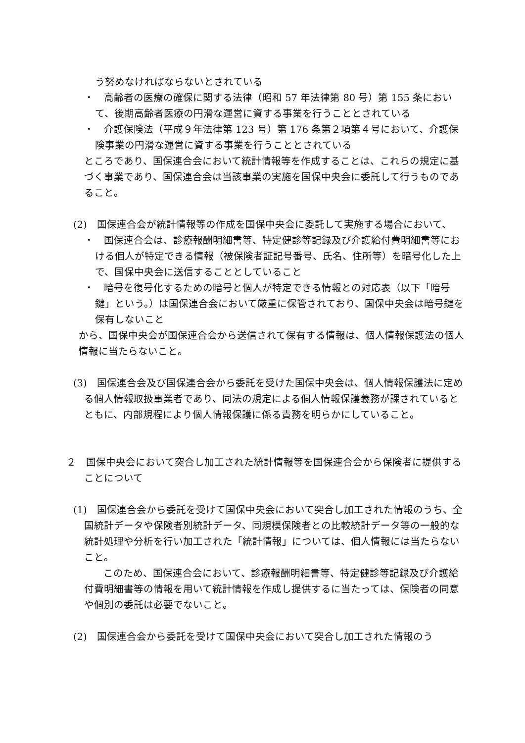う努めなければならないとされている
・　高齢者の医療の確保に関する法律（昭和 57 年法律第 80 号）第 155 条において、後期高齢者医療の円滑な運営に資する事業を行うこととされている
・　介護保険法（平成９年法律第 123 号）第 176 条第２項第４号において、介護保険事業の円滑な運営に資する事業を行うこととされている
ところであり、国保連合会において統計情報等を作成することは、これらの規定に基づく事業であり、国保連合会は当該事業の実施を国保中央会に委託して行うものであること。
(2)　国保連合会が統計情報等の作成を国保中央会に委託して実施する場合において、
・　国保連合会は、診療報酬明細書等、特定健診等記録及び介護給付費明細書等における個人が特定できる情報（被保険者証記号番号、氏名、住所等）を暗号化した上で、国保中央会に送信することとしていること
・　暗号を復号化するための暗号と個人が特定できる情報との対応表（以下「暗号鍵」という。）は国保連合会において厳重に保管されており、国保中央会は暗号鍵を保有しないこと
から、国保中央会が国保連合会から送信されて保有する情報は、個人情報保護法の個人情報に当たらないこと。
(3)　国保連合会及び国保連合会から委託を受けた国保中央会は、個人情報保護法に定める個人情報取扱事業者であり、同法の規定による個人情報保護義務が課されているとともに、内部規程により個人情報保護に係る責務を明らかにしていること。
２　国保中央会において突合し加工された統計情報等を国保連合会から保険者に提供することについて
(1)　国保連合会から委託を受けて国保中央会において突合し加工された情報のうち、全国統計データや保険者別統計データ、同規模保険者との比較統計データ等の一般的な統計処理や分析を行い加工された「統計情報」については、個人情報には当たらないこと。
このため、国保連合会において、診療報酬明細書等、特定健診等記録及び介護給付費明細書等の情報を用いて統計情報を作成し提供するに当たっては、保険者の同意や個別の委託は必要でないこと。
(2)　国保連合会から委託を受けて国保中央会において突合し加工された情報のう